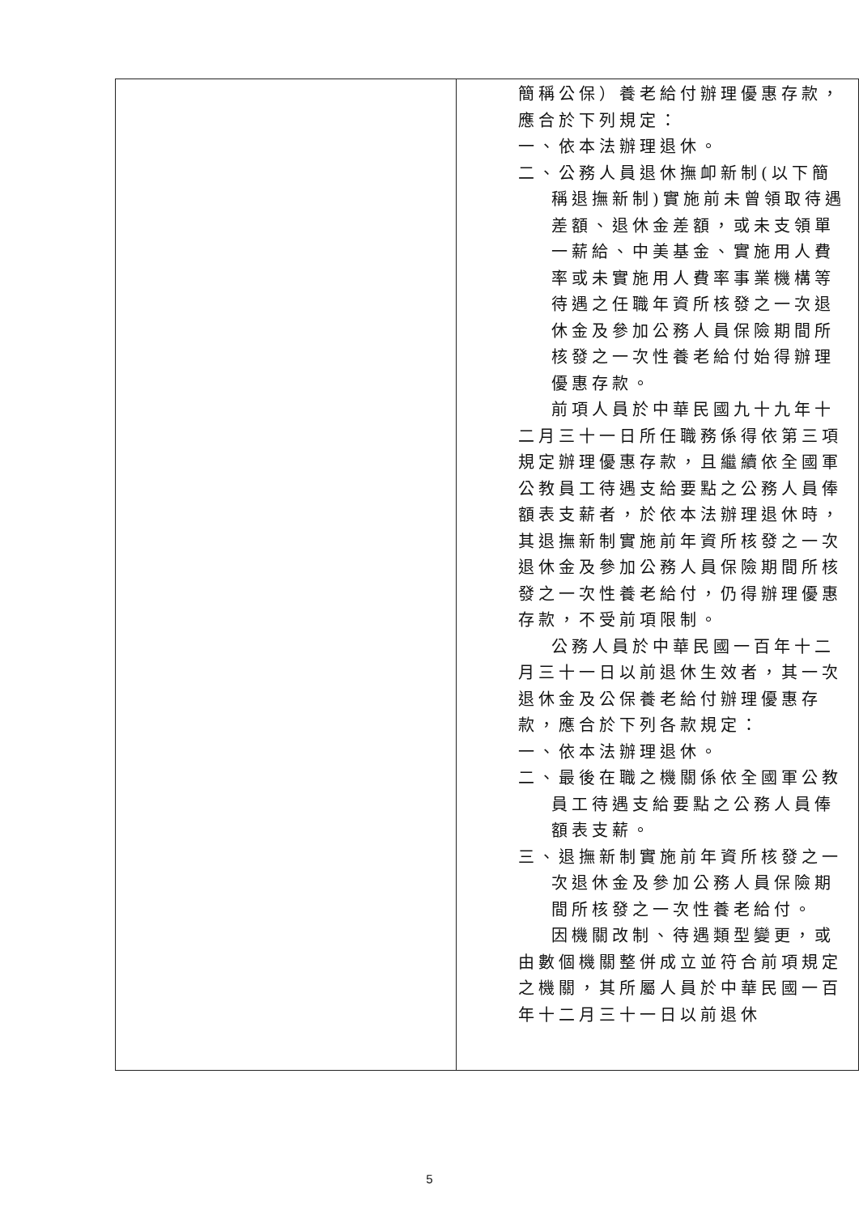| | 簡稱公保）養老給付辦理優惠存款，應合於下列規定： 一、依本法辦理退休。 二、公務人員退休撫卹新制(以下簡稱退撫新制)實施前未曾領取待遇差額、退休金差額，或未支領單一薪給、中美基金、實施用人費率或未實施用人費率事業機構等待遇之任職年資所核發之一次退休金及參加公務人員保險期間所核發之一次性養老給付始得辦理優惠存款。 前項人員於中華民國九十九年十二月三十一日所任職務係得依第三項規定辦理優惠存款，且繼續依全國軍公教員工待遇支給要點之公務人員俸額表支薪者，於依本法辦理退休時，其退撫新制實施前年資所核發之一次退休金及參加公務人員保險期間所核發之一次性養老給付，仍得辦理優惠存款，不受前項限制。 公務人員於中華民國一百年十二月三十一日以前退休生效者，其一次退休金及公保養老給付辦理優惠存款，應合於下列各款規定： 一、依本法辦理退休。 二、最後在職之機關係依全國軍公教員工待遇支給要點之公務人員俸額表支薪。 三、退撫新制實施前年資所核發之一次退休金及參加公務人員保險期間所核發之一次性養老給付。 因機關改制、待遇類型變更，或由數個機關整併成立並符合前項規定之機關，其所屬人員於中華民國一百年十二月三十一日以前退休 |
5